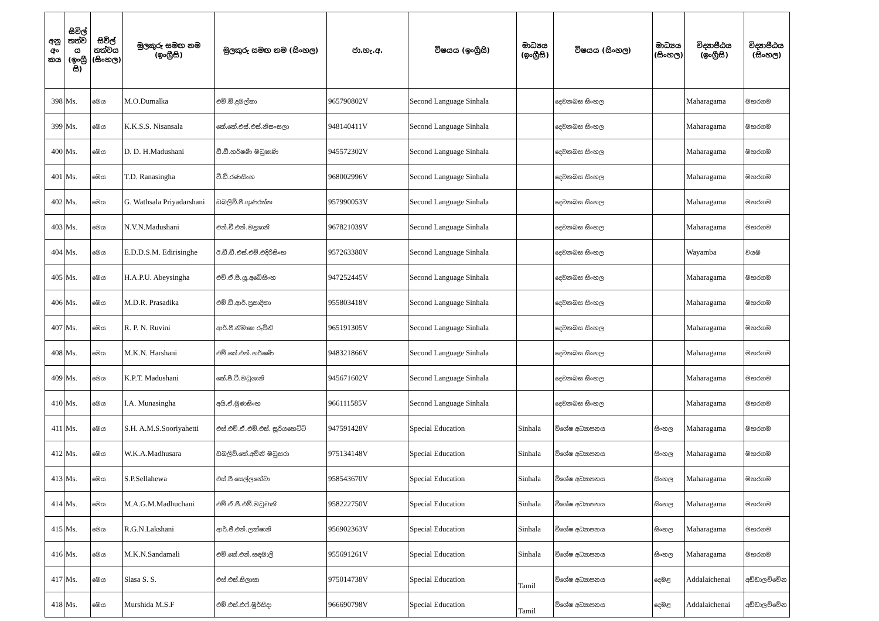| අනු අං කය | සිවිල් තත්ව ය (ඉංග්‍රී සි) | සිවිල් තත්වය (සිංහල) | මුලකුරු සමඟ නම (ඉංග්‍රීසි) | මුලකුරු සමඟ නම (සිංහල) | ජා.හැ.අ. | විෂයය (ඉංග්‍රීසි) | මාධ්‍යය (ඉංග්‍රීසි) | විෂයය (සිංහල) | මාධ්‍යය (සිංහල) | විද්‍යාපීඨය (ඉංග්‍රීසි) | විද්‍යාපීඨය (සිංහල) |
| --- | --- | --- | --- | --- | --- | --- | --- | --- | --- | --- | --- |
| 398 | Ms. | මෙය | M.O.Dumalka | එම්.ඕ.දුමල්කා | 965790802V | Second Language Sinhala | | දෙවනබස සිංහල | | Maharagama | මහරගම |
| 399 | Ms. | මෙය | K.K.S.S. Nisansala | කේ.කේ.එස්.එස්.නිසංසලා | 948140411V | Second Language Sinhala | | දෙවනබස සිංහල | | Maharagama | මහරගම |
| 400 | Ms. | මෙය | D. D. H.Madushani | ඩී.ඩී.හර්ෂණී මධුෂාණි | 945572302V | Second Language Sinhala | | දෙවනබස සිංහල | | Maharagama | මහරගම |
| 401 | Ms. | මෙය | T.D. Ranasingha | ටී.ඩී.රණසිංහ | 968002996V | Second Language Sinhala | | දෙවනබස සිංහල | | Maharagama | මහරගම |
| 402 | Ms. | මෙය | G. Wathsala Priyadarshani | ඩබලිව්.පී.ගුණරත්න | 957990053V | Second Language Sinhala | | දෙවනබස සිංහල | | Maharagama | මහරගම |
| 403 | Ms. | මෙය | N.V.N.Madushani | එන්.වී.එන්.මදූශානි | 967821039V | Second Language Sinhala | | දෙවනබස සිංහල | | Maharagama | මහරගම |
| 404 | Ms. | මෙය | E.D.D.S.M. Edirisinghe | ඊ.ඩී.ඩී.එස්.එම්.එදිරිසිංහ | 957263380V | Second Language Sinhala | | දෙවනබස සිංහල | | Wayamba | වයඹ |
| 405 | Ms. | මෙය | H.A.P.U. Abeysingha | එච්.ඒ.පී.යූ.අබේසිංහ | 947252445V | Second Language Sinhala | | දෙවනබස සිංහල | | Maharagama | මහරගම |
| 406 | Ms. | මෙය | M.D.R. Prasadika | එම්.ඩී.ආර්.ප්‍රසාදිකා | 955803418V | Second Language Sinhala | | දෙවනබස සිංහල | | Maharagama | මහරගම |
| 407 | Ms. | මෙය | R. P. N. Ruvini | ආර්.පී.නිමාෂා රුවිනි | 965191305V | Second Language Sinhala | | දෙවනබස සිංහල | | Maharagama | මහරගම |
| 408 | Ms. | මෙය | M.K.N. Harshani | එම්.කේ.එන්.හර්ෂණි | 948321866V | Second Language Sinhala | | දෙවනබස සිංහල | | Maharagama | මහරගම |
| 409 | Ms. | මෙය | K.P.T. Madushani | කේ.පී.ටී.මධුශානි | 945671602V | Second Language Sinhala | | දෙවනබස සිංහල | | Maharagama | මහරගම |
| 410 | Ms. | මෙය | I.A. Munasingha | අයි.ඒ.මුණසිංහ | 966111585V | Second Language Sinhala | | දෙවනබස සිංහල | | Maharagama | මහරගම |
| 411 | Ms. | මෙය | S.H. A.M.S.Sooriyahetti | එස්.එච්.ඒ.එම්.එස්. සූරියහෙට්ටි | 947591428V | Special Education | Sinhala | විශේෂ අධ්‍යාපනය | සිංහල | Maharagama | මහරගම |
| 412 | Ms. | මෙය | W.K.A.Madhusara | ඩබලිව්.කේ.අචිනි මධුසරා | 975134148V | Special Education | Sinhala | විශේෂ අධ්‍යාපනය | සිංහල | Maharagama | මහරගම |
| 413 | Ms. | මෙය | S.P.Sellahewa | එස්.පී සෙල්ලහේවා | 958543670V | Special Education | Sinhala | විශේෂ අධ්‍යාපනය | සිංහල | Maharagama | මහරගම |
| 414 | Ms. | මෙය | M.A.G.M.Madhuchani | එම්.ඒ.ජී.එම්.මධුචානි | 958222750V | Special Education | Sinhala | විශේෂ අධ්‍යාපනය | සිංහල | Maharagama | මහරගම |
| 415 | Ms. | මෙය | R.G.N.Lakshani | ආර්.ජී.එන්.ලක්ෂානි | 956902363V | Special Education | Sinhala | විශේෂ අධ්‍යාපනය | සිංහල | Maharagama | මහරගම |
| 416 | Ms. | මෙය | M.K.N.Sandamali | එම්.කේ.එන්.සඳමාලි | 955691261V | Special Education | Sinhala | විශේෂ අධ්‍යාපනය | සිංහල | Maharagama | මහරගම |
| 417 | Ms. | මෙය | Slasa S. S. | එස්.එස්.සිලාසා | 975014738V | Special Education | Tamil | විශේෂ අධ්‍යාපනය | දෙමළ | Addalaichenai | අඩ්ඩාලච්චේන |
| 418 | Ms. | මෙය | Murshida M.S.F | එම්.එස්.එෆ්.මුර්සිදා | 966690798V | Special Education | Tamil | විශේෂ අධ්‍යාපනය | දෙමළ | Addalaichenai | අඩ්ඩාලච්චේන |